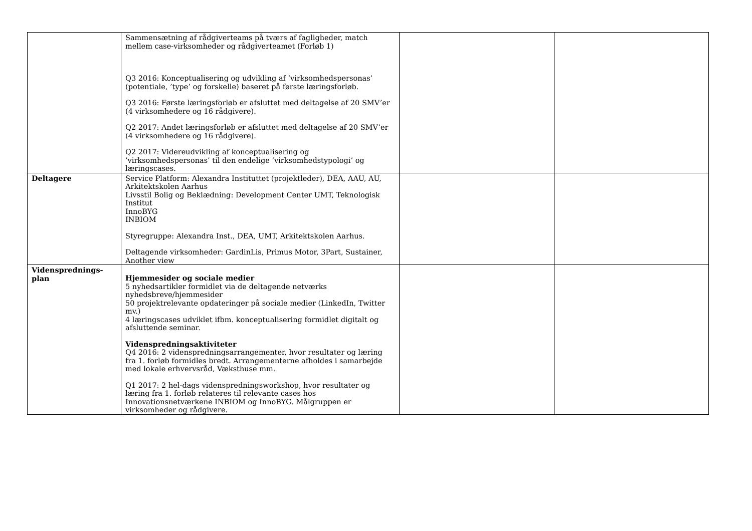| | Sammensætning af rådgiverteams på tværs af fagligheder, match mellem case-virksomheder og rådgiverteamet (Forløb 1) Q3 2016: Konceptualisering og udvikling af ’virksomhedspersonas’ (potentiale, ’type’ og forskelle) baseret på første læringsforløb. Q3 2016: Første læringsforløb er afsluttet med deltagelse af 20 SMV’er (4 virksomhedere og 16 rådgivere). Q2 2017: Andet læringsforløb er afsluttet med deltagelse af 20 SMV’er (4 virksomhedere og 16 rådgivere). Q2 2017: Videreudvikling af konceptualisering og ’virksomhedspersonas’ til den endelige ’virksomhedstypologi’ og læringscases. | | |
| Deltagere | Service Platform: Alexandra Instituttet (projektleder), DEA, AAU, AU, Arkitektskolen Aarhus Livsstil Bolig og Beklædning: Development Center UMT, Teknologisk Institut InnoBYG INBIOM Styregruppe: Alexandra Inst., DEA, UMT, Arkitektskolen Aarhus. Deltagende virksomheder: GardinLis, Primus Motor, 3Part, Sustainer, Another view | | |
| Videnspred­nings- plan | Hjemmesider og sociale medier 5 nyhedsartikler formidlet via de deltagende netværks nyhedsbreve/hjemmesider 50 projektrelevante opdateringer på sociale medier (LinkedIn, Twitter mv.) 4 læringscases udviklet ifbm. konceptualisering formidlet digitalt og afsluttende seminar. Videnspredningsaktiviteter Q4 2016: 2 videnspredningsarrangementer, hvor resultater og læring fra 1. forløb formidles bredt. Arrangementerne afholdes i samarbejde med lokale erhvervsråd, Væksthuse mm. Q1 2017: 2 hel-dags videnspredningsworkshop, hvor resultater og læring fra 1. forløb relateres til relevante cases hos Innovationsnetværkene INBIOM og InnoBYG. Målgruppen er virksomheder og rådgivere. | | |